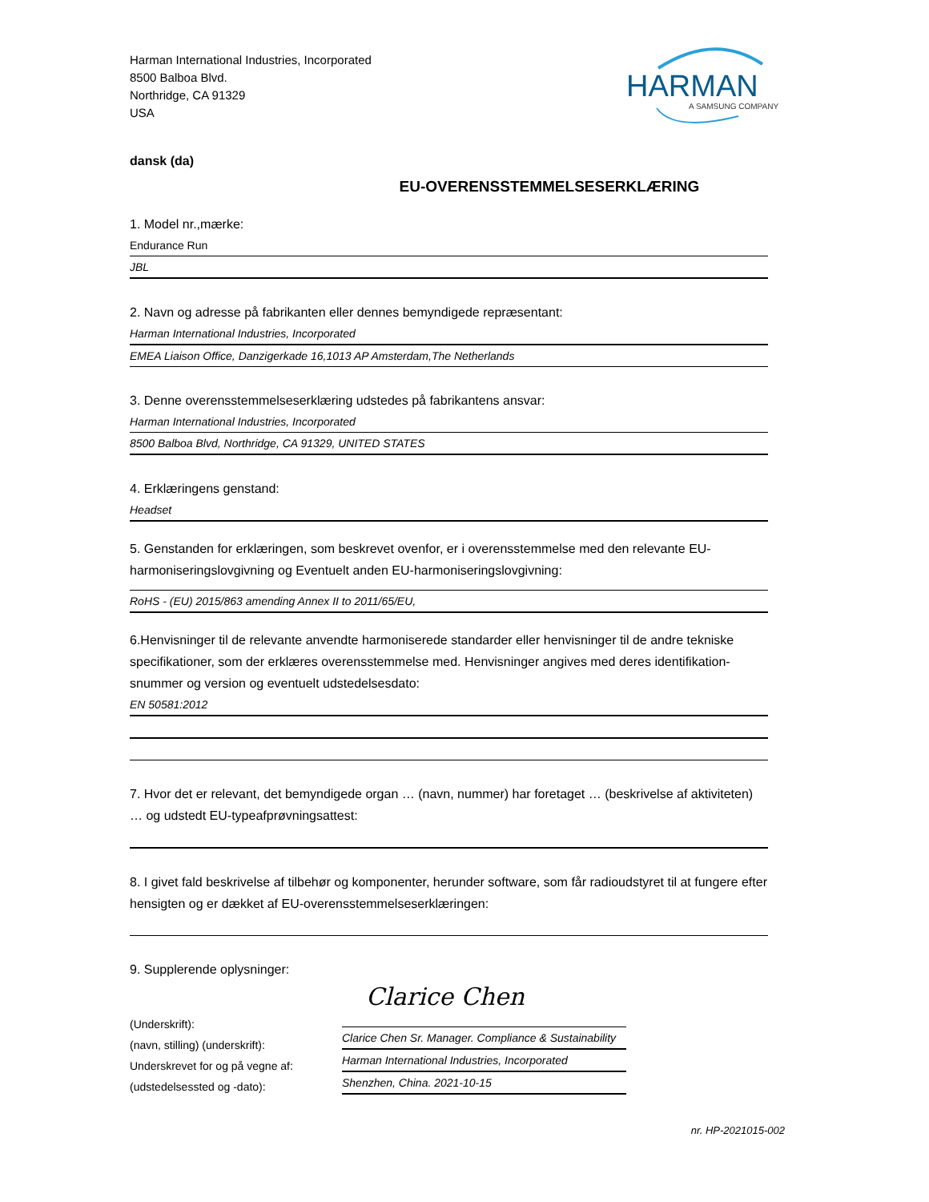Harman International Industries, Incorporated
8500 Balboa Blvd.
Northridge, CA 91329
USA
HARMAN
A SAMSUNG COMPANY
dansk (da)
EU-OVERENSSTEMMELSESERKLÆRING
1. Model nr.,mærke:
Endurance Run
JBL
2. Navn og adresse på fabrikanten eller dennes bemyndigede repræsentant:
Harman International Industries, Incorporated
EMEA Liaison Office, Danzigerkade 16,1013 AP Amsterdam,The Netherlands
3. Denne overensstemmelseserklæring udstedes på fabrikantens ansvar:
Harman International Industries, Incorporated
8500 Balboa Blvd, Northridge, CA 91329, UNITED STATES
4. Erklæringens genstand:
Headset
5. Genstanden for erklæringen, som beskrevet ovenfor, er i overensstemmelse med den relevante EU-harmoniseringslovgivning og Eventuelt anden EU-harmoniseringslovgivning:
RoHS - (EU) 2015/863 amending Annex II to 2011/65/EU,
6.Henvisninger til de relevante anvendte harmoniserede standarder eller henvisninger til de andre tekniske specifikationer, som der erklæres overensstemmelse med. Henvisninger angives med deres identifikation-snummer og version og eventuelt udstedelsesdato:
EN 50581:2012
7. Hvor det er relevant, det bemyndigede organ … (navn, nummer) har foretaget … (beskrivelse af aktiviteten) … og udstedt EU-typeafprøvningsattest:
8. I givet fald beskrivelse af tilbehør og komponenter, herunder software, som får radioudstyret til at fungere efter hensigten og er dækket af EU-overensstemmelseserklæringen:
9. Supplerende oplysninger:
(Underskrift):
(navn, stilling) (underskrift):
Underskrevet for og på vegne af:
(udstedelsessted og -dato):
Clarice Chen
Clarice Chen Sr. Manager. Compliance & Sustainability
Harman International Industries, Incorporated
Shenzhen, China. 2021-10-15
nr. HP-2021015-002